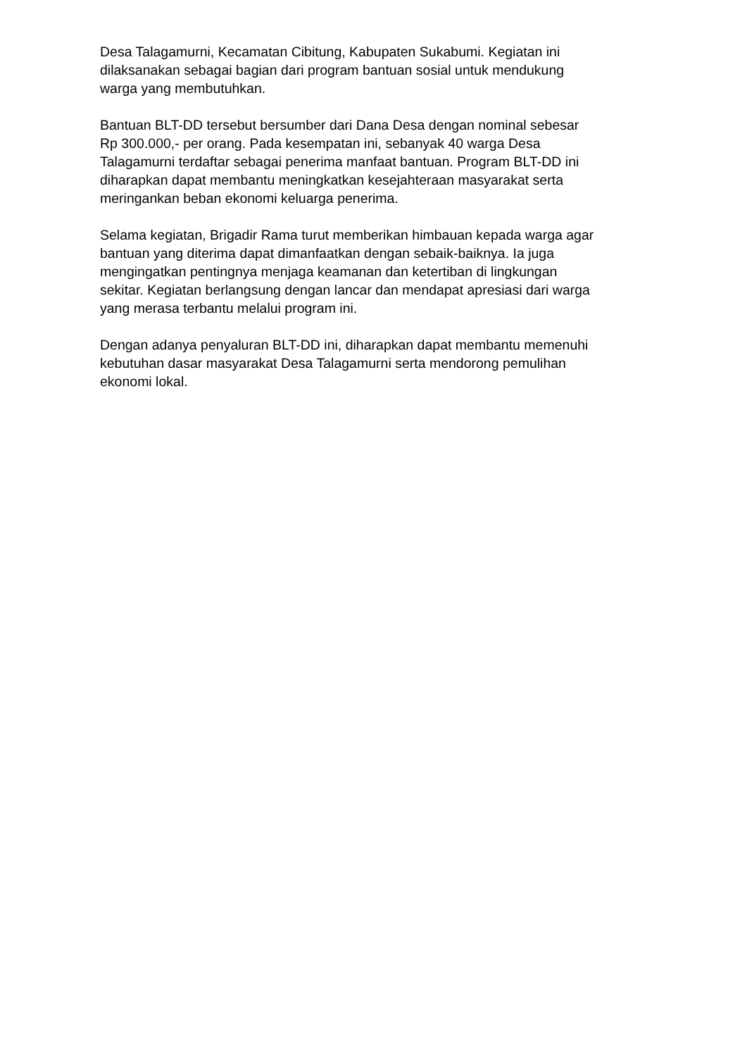Desa Talagamurni, Kecamatan Cibitung, Kabupaten Sukabumi. Kegiatan ini
dilaksanakan sebagai bagian dari program bantuan sosial untuk mendukung
warga yang membutuhkan.
Bantuan BLT-DD tersebut bersumber dari Dana Desa dengan nominal sebesar
Rp 300.000,- per orang. Pada kesempatan ini, sebanyak 40 warga Desa
Talagamurni terdaftar sebagai penerima manfaat bantuan. Program BLT-DD ini
diharapkan dapat membantu meningkatkan kesejahteraan masyarakat serta
meringankan beban ekonomi keluarga penerima.
Selama kegiatan, Brigadir Rama turut memberikan himbauan kepada warga agar
bantuan yang diterima dapat dimanfaatkan dengan sebaik-baiknya. Ia juga
mengingatkan pentingnya menjaga keamanan dan ketertiban di lingkungan
sekitar. Kegiatan berlangsung dengan lancar dan mendapat apresiasi dari warga
yang merasa terbantu melalui program ini.
Dengan adanya penyaluran BLT-DD ini, diharapkan dapat membantu memenuhi
kebutuhan dasar masyarakat Desa Talagamurni serta mendorong pemulihan
ekonomi lokal.